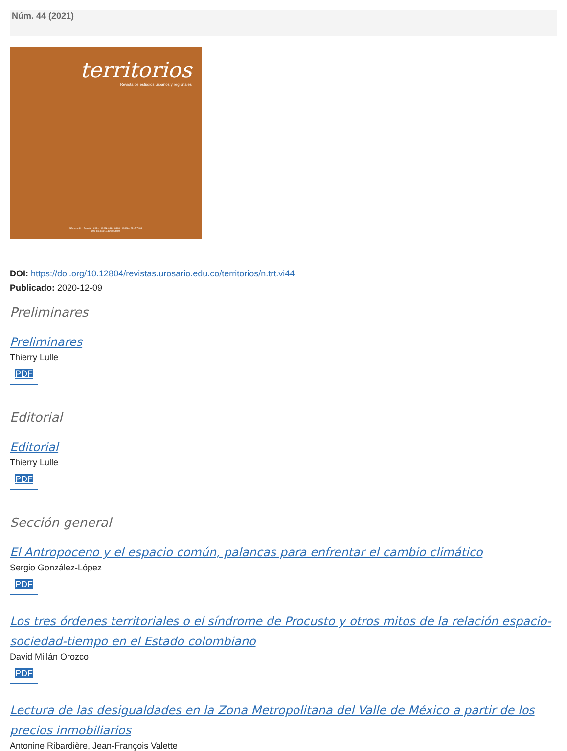Núm. 44 (2021)
territorios
Revista de estudios urbanos y regionales
Número 44 • Bogotá • 2021 • ISSN: 0123-8418 - ISSNe: 2215-7484
Doi: doi.org/10.12804/territ
DOI: https://doi.org/10.12804/revistas.urosario.edu.co/territorios/n.trt.vi44
Publicado: 2020-12-09
Preliminares
Preliminares
Thierry Lulle
PDF
Editorial
Editorial
Thierry Lulle
PDF
Sección general
El Antropoceno y el espacio común, palancas para enfrentar el cambio climático
Sergio González-López
PDF
Los tres órdenes territoriales o el síndrome de Procusto y otros mitos de la relación espacio-sociedad-tiempo en el Estado colombiano
David Millán Orozco
PDF
Lectura de las desigualdades en la Zona Metropolitana del Valle de México a partir de los precios inmobiliarios
Antonine Ribardière, Jean-François Valette